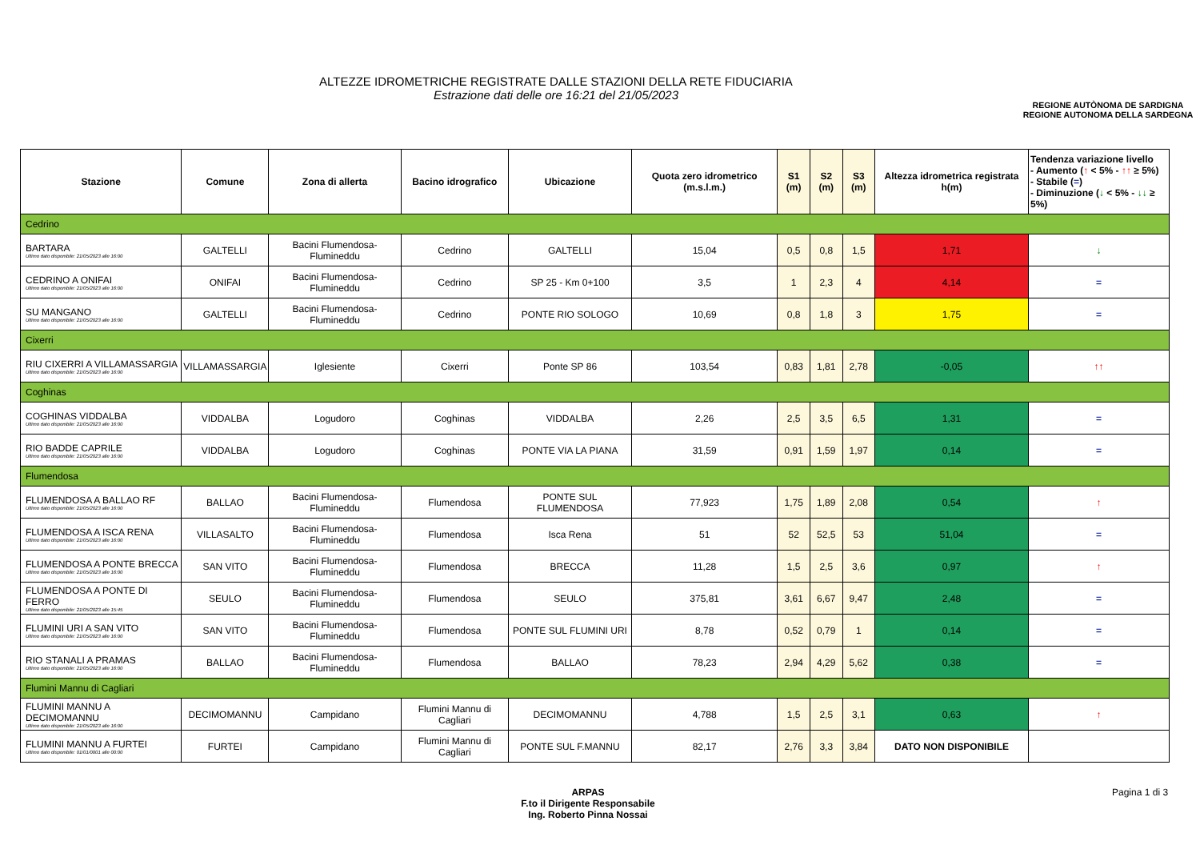ALTEZZE IDROMETRICHE REGISTRATE DALLE STAZIONI DELLA RETE FIDUCIARIA
Estrazione dati delle ore 16:21 del 21/05/2023
REGIONE AUTÒNOMA DE SARDIGNA
REGIONE AUTONOMA DELLA SARDEGNA
| Stazione | Comune | Zona di allerta | Bacino idrografico | Ubicazione | Quota zero idrometrico (m.s.l.m.) | S1 (m) | S2 (m) | S3 (m) | Altezza idrometrica registrata h(m) | Tendenza variazione livello - Aumento ( ↑ < 5% - ↑↑ ≥ 5%) - Stabile ( = ) - Diminuzione ( ↓ < 5% - ↓↓ ≥ 5%) |
| --- | --- | --- | --- | --- | --- | --- | --- | --- | --- | --- |
| Cedrino | | | | | | | | | | |
| BARTARA Ultimo dato disponibile: 21/05/2023 alle 16:00 | GALTELLI | Bacini Flumendosa-Flumineddu | Cedrino | GALTELLI | 15,04 | 0,5 | 0,8 | 1,5 | 1,71 | ↓ |
| CEDRINO A ONIFAI Ultimo dato disponibile: 21/05/2023 alle 16:00 | ONIFAI | Bacini Flumendosa-Flumineddu | Cedrino | SP 25 - Km 0+100 | 3,5 | 1 | 2,3 | 4 | 4,14 | = |
| SU MANGANO Ultimo dato disponibile: 21/05/2023 alle 16:00 | GALTELLI | Bacini Flumendosa-Flumineddu | Cedrino | PONTE RIO SOLOGO | 10,69 | 0,8 | 1,8 | 3 | 1,75 | = |
| Cixerri | | | | | | | | | | |
| RIU CIXERRI A VILLAMASSARGIA Ultimo dato disponibile: 21/05/2023 alle 16:00 | VILLAMASSARGIA | Iglesiente | Cixerri | Ponte SP 86 | 103,54 | 0,83 | 1,81 | 2,78 | -0,05 | ↑↑ |
| Coghinas | | | | | | | | | | |
| COGHINAS VIDDALBA Ultimo dato disponibile: 21/05/2023 alle 16:00 | VIDDALBA | Logudoro | Coghinas | VIDDALBA | 2,26 | 2,5 | 3,5 | 6,5 | 1,31 | = |
| RIO BADDE CAPRILE Ultimo dato disponibile: 21/05/2023 alle 16:00 | VIDDALBA | Logudoro | Coghinas | PONTE VIA LA PIANA | 31,59 | 0,91 | 1,59 | 1,97 | 0,14 | = |
| Flumendosa | | | | | | | | | | |
| FLUMENDOSA A BALLAO RF Ultimo dato disponibile: 21/05/2023 alle 16:00 | BALLAO | Bacini Flumendosa-Flumineddu | Flumendosa | PONTE SUL FLUMENDOSA | 77,923 | 1,75 | 1,89 | 2,08 | 0,54 | ↑ |
| FLUMENDOSA A ISCA RENA Ultimo dato disponibile: 21/05/2023 alle 16:00 | VILLASALTO | Bacini Flumendosa-Flumineddu | Flumendosa | Isca Rena | 51 | 52 | 52,5 | 53 | 51,04 | = |
| FLUMENDOSA A PONTE BRECCA Ultimo dato disponibile: 21/05/2023 alle 16:00 | SAN VITO | Bacini Flumendosa-Flumineddu | Flumendosa | BRECCA | 11,28 | 1,5 | 2,5 | 3,6 | 0,97 | ↑ |
| FLUMENDOSA A PONTE DI FERRO Ultimo dato disponibile: 21/05/2023 alle 15:45 | SEULO | Bacini Flumendosa-Flumineddu | Flumendosa | SEULO | 375,81 | 3,61 | 6,67 | 9,47 | 2,48 | = |
| FLUMINI URI A SAN VITO Ultimo dato disponibile: 21/05/2023 alle 16:00 | SAN VITO | Bacini Flumendosa-Flumineddu | Flumendosa | PONTE SUL FLUMINI URI | 8,78 | 0,52 | 0,79 | 1 | 0,14 | = |
| RIO STANALI A PRAMAS Ultimo dato disponibile: 21/05/2023 alle 16:00 | BALLAO | Bacini Flumendosa-Flumineddu | Flumendosa | BALLAO | 78,23 | 2,94 | 4,29 | 5,62 | 0,38 | = |
| Flumini Mannu di Cagliari | | | | | | | | | | |
| FLUMINI MANNU A DECIMOMANNU Ultimo dato disponibile: 21/05/2023 alle 16:00 | DECIMOMANNU | Campidano | Flumini Mannu di Cagliari | DECIMOMANNU | 4,788 | 1,5 | 2,5 | 3,1 | 0,63 | ↑ |
| FLUMINI MANNU A FURTEI Ultimo dato disponibile: 01/01/0001 alle 00:00 | FURTEI | Campidano | Flumini Mannu di Cagliari | PONTE SUL F.MANNU | 82,17 | 2,76 | 3,3 | 3,84 | DATO NON DISPONIBILE | |
ARPAS
F.to il Dirigente Responsabile
Ing. Roberto Pinna Nossai
Pagina 1 di 3